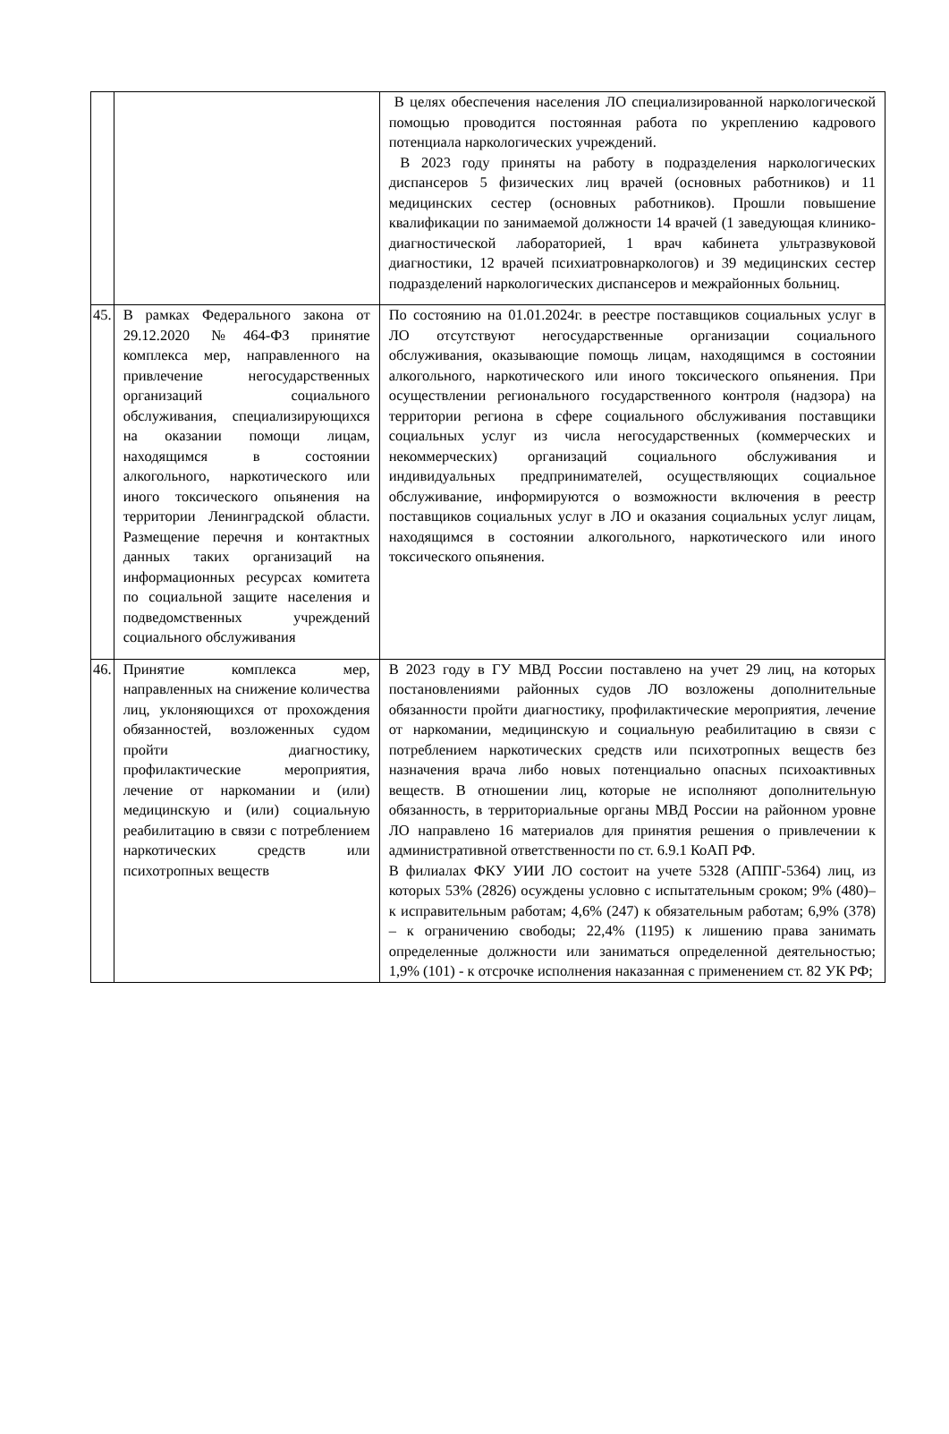| | | В целях обеспечения населения ЛО специализированной наркологической помощью проводится постоянная работа по укреплению кадрового потенциала наркологических учреждений. В 2023 году приняты на работу в подразделения наркологических диспансеров 5 физических лиц врачей (основных работников) и 11 медицинских сестер (основных работников). Прошли повышение квалификации по занимаемой должности 14 врачей (1 заведующая клинико-диагностической лабораторией, 1 врач кабинета ультразвуковой диагностики, 12 врачей психиатровнаркологов) и 39 медицинских сестер подразделений наркологических диспансеров и межрайонных больниц. |
| 45. | В рамках Федерального закона от 29.12.2020 №464-ФЗ принятие комплекса мер, направленного на привлечение негосударственных организаций социального обслуживания, специализирующихся на оказании помощи лицам, находящимся в состоянии алкогольного, наркотического или иного токсического опьянения на территории Ленинградской области. Размещение перечня и контактных данных таких организаций на информационных ресурсах комитета по социальной защите населения и подведомственных учреждений социального обслуживания | По состоянию на 01.01.2024г. в реестре поставщиков социальных услуг в ЛО отсутствуют негосударственные организации социального обслуживания, оказывающие помощь лицам, находящимся в состоянии алкогольного, наркотического или иного токсического опьянения. При осуществлении регионального государственного контроля (надзора) на территории региона в сфере социального обслуживания поставщики социальных услуг из числа негосударственных (коммерческих и некоммерческих) организаций социального обслуживания и индивидуальных предпринимателей, осуществляющих социальное обслуживание, информируются о возможности включения в реестр поставщиков социальных услуг в ЛО и оказания социальных услуг лицам, находящимся в состоянии алкогольного, наркотического или иного токсического опьянения. |
| 46. | Принятие комплекса мер, направленных на снижение количества лиц, уклоняющихся от прохождения обязанностей, возложенных судом пройти диагностику, профилактические мероприятия, лечение от наркомании и (или) медицинскую и (или) социальную реабилитацию в связи с потреблением наркотических средств или психотропных веществ | В 2023 году в ГУ МВД России поставлено на учет 29 лиц, на которых постановлениями районных судов ЛО возложены дополнительные обязанности пройти диагностику, профилактические мероприятия, лечение от наркомании, медицинскую и социальную реабилитацию в связи с потреблением наркотических средств или психотропных веществ без назначения врача либо новых потенциально опасных психоактивных веществ. В отношении лиц, которые не исполняют дополнительную обязанность, в территориальные органы МВД России на районном уровне ЛО направлено 16 материалов для принятия решения о привлечении к административной ответственности по ст. 6.9.1 КоАП РФ. В филиалах ФКУ УИИ ЛО состоит на учете 5328 (АППГ-5364) лиц, из которых 53% (2826) осуждены условно с испытательным сроком; 9% (480)– к исправительным работам; 4,6% (247) к обязательным работам; 6,9% (378) – к ограничению свободы; 22,4% (1195) к лишению права занимать определенные должности или заниматься определенной деятельностью; 1,9% (101) - к отсрочке исполнения наказанная с применением ст. 82 УК РФ; |